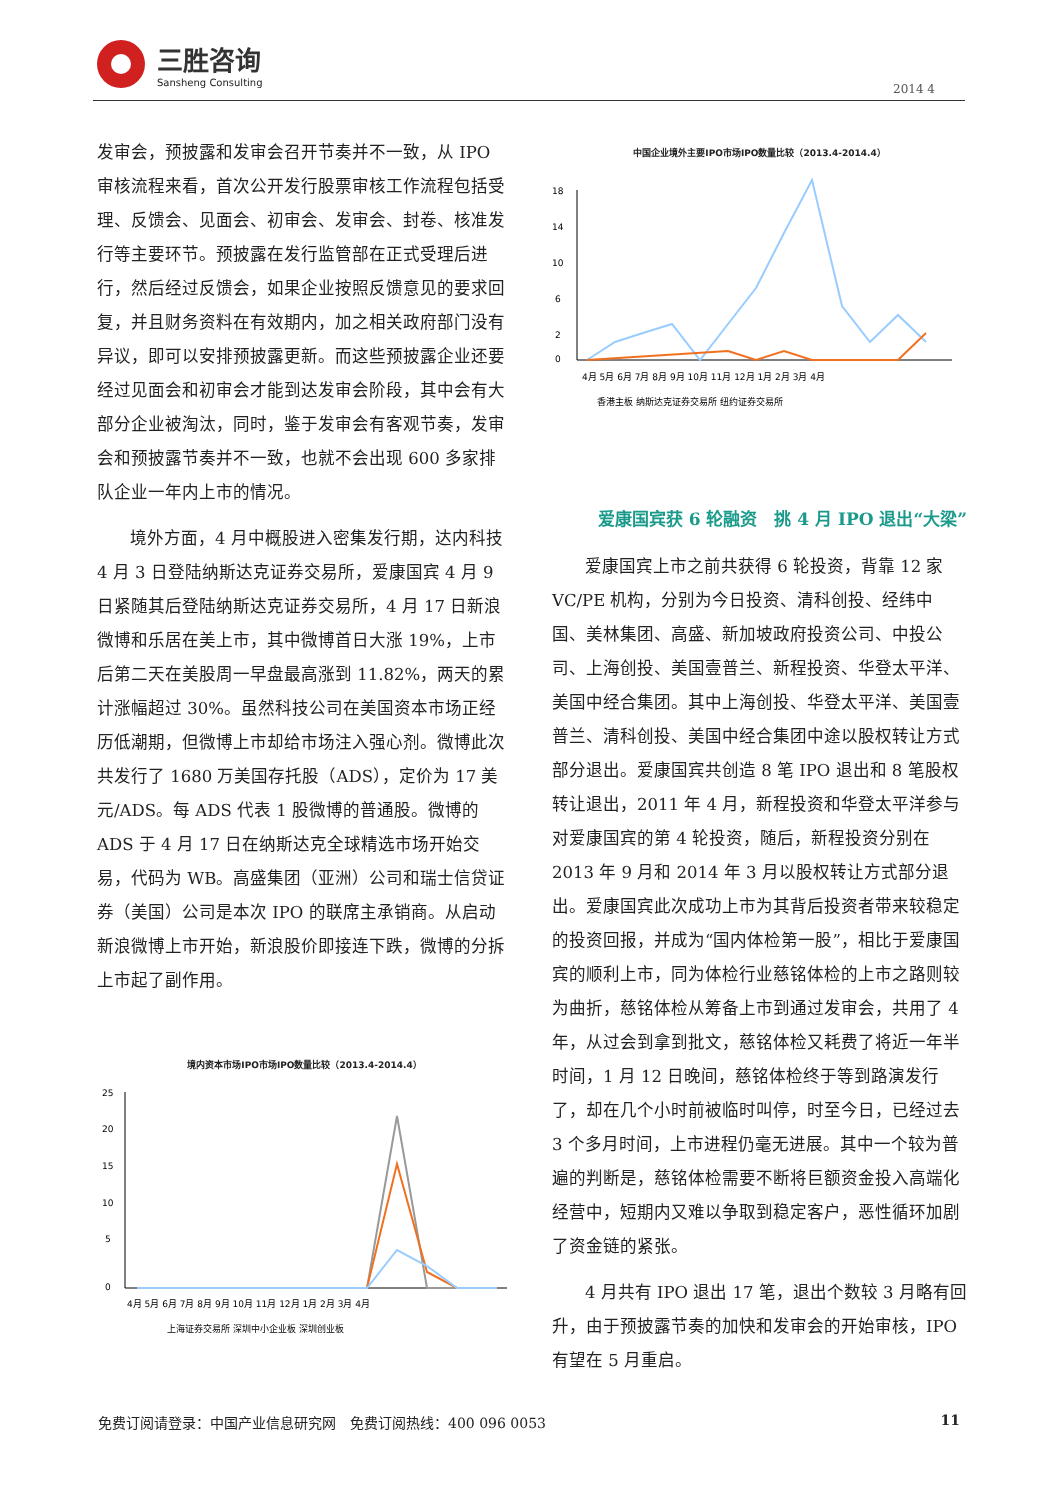三胜咨询
Sansheng Consulting
2014 4
发审会，预披露和发审会召开节奏并不一致，从 IPO 审核流程来看，首次公开发行股票审核工作流程包括受理、反馈会、见面会、初审会、发审会、封卷、核准发行等主要环节。预披露在发行监管部在正式受理后进行，然后经过反馈会，如果企业按照反馈意见的要求回复，并且财务资料在有效期内，加之相关政府部门没有异议，即可以安排预披露更新。而这些预披露企业还要经过见面会和初审会才能到达发审会阶段，其中会有大部分企业被淘汰，同时，鉴于发审会有客观节奏，发审会和预披露节奏并不一致，也就不会出现 600 多家排队企业一年内上市的情况。
境外方面，4 月中概股进入密集发行期，达内科技 4 月 3 日登陆纳斯达克证券交易所，爱康国宾 4 月 9 日紧随其后登陆纳斯达克证券交易所，4 月 17 日新浪微博和乐居在美上市，其中微博首日大涨 19%，上市后第二天在美股周一早盘最高涨到 11.82%，两天的累计涨幅超过 30%。虽然科技公司在美国资本市场正经历低潮期，但微博上市却给市场注入强心剂。微博此次共发行了 1680 万美国存托股（ADS），定价为 17 美元/ADS。每 ADS 代表 1 股微博的普通股。微博的 ADS 于 4 月 17 日在纳斯达克全球精选市场开始交易，代码为 WB。高盛集团（亚洲）公司和瑞士信贷证券（美国）公司是本次 IPO 的联席主承销商。从启动新浪微博上市开始，新浪股价即接连下跌，微博的分拆上市起了副作用。
境内资本市场IPO市场IPO数量比较（2013.4-2014.4）
25
20
15
10
5
0
4月 5月 6月 7月 8月 9月 10月 11月 12月 1月 2月 3月 4月
上海证券交易所 深圳中小企业板 深圳创业板
中国企业境外主要IPO市场IPO数量比较（2013.4-2014.4）
18
14
10
6
2
0
4月 5月 6月 7月 8月 9月 10月 11月 12月 1月 2月 3月 4月
香港主板 纳斯达克证券交易所 纽约证券交易所
爱康国宾获 6 轮融资　挑 4 月 IPO 退出“大梁”
爱康国宾上市之前共获得 6 轮投资，背靠 12 家 VC/PE 机构，分别为今日投资、清科创投、经纬中国、美林集团、高盛、新加坡政府投资公司、中投公司、上海创投、美国壹普兰、新程投资、华登太平洋、美国中经合集团。其中上海创投、华登太平洋、美国壹普兰、清科创投、美国中经合集团中途以股权转让方式部分退出。爱康国宾共创造 8 笔 IPO 退出和 8 笔股权转让退出，2011 年 4 月，新程投资和华登太平洋参与对爱康国宾的第 4 轮投资，随后，新程投资分别在 2013 年 9 月和 2014 年 3 月以股权转让方式部分退出。爱康国宾此次成功上市为其背后投资者带来较稳定的投资回报，并成为“国内体检第一股”，相比于爱康国宾的顺利上市，同为体检行业慈铭体检的上市之路则较为曲折，慈铭体检从筹备上市到通过发审会，共用了 4 年，从过会到拿到批文，慈铭体检又耗费了将近一年半时间，1 月 12 日晚间，慈铭体检终于等到路演发行了，却在几个小时前被临时叫停，时至今日，已经过去 3 个多月时间，上市进程仍毫无进展。其中一个较为普遍的判断是，慈铭体检需要不断将巨额资金投入高端化经营中，短期内又难以争取到稳定客户，恶性循环加剧了资金链的紧张。
4 月共有 IPO 退出 17 笔，退出个数较 3 月略有回升，由于预披露节奏的加快和发审会的开始审核，IPO 有望在 5 月重启。
免费订阅请登录：中国产业信息研究网　免费订阅热线：400 096 0053 11